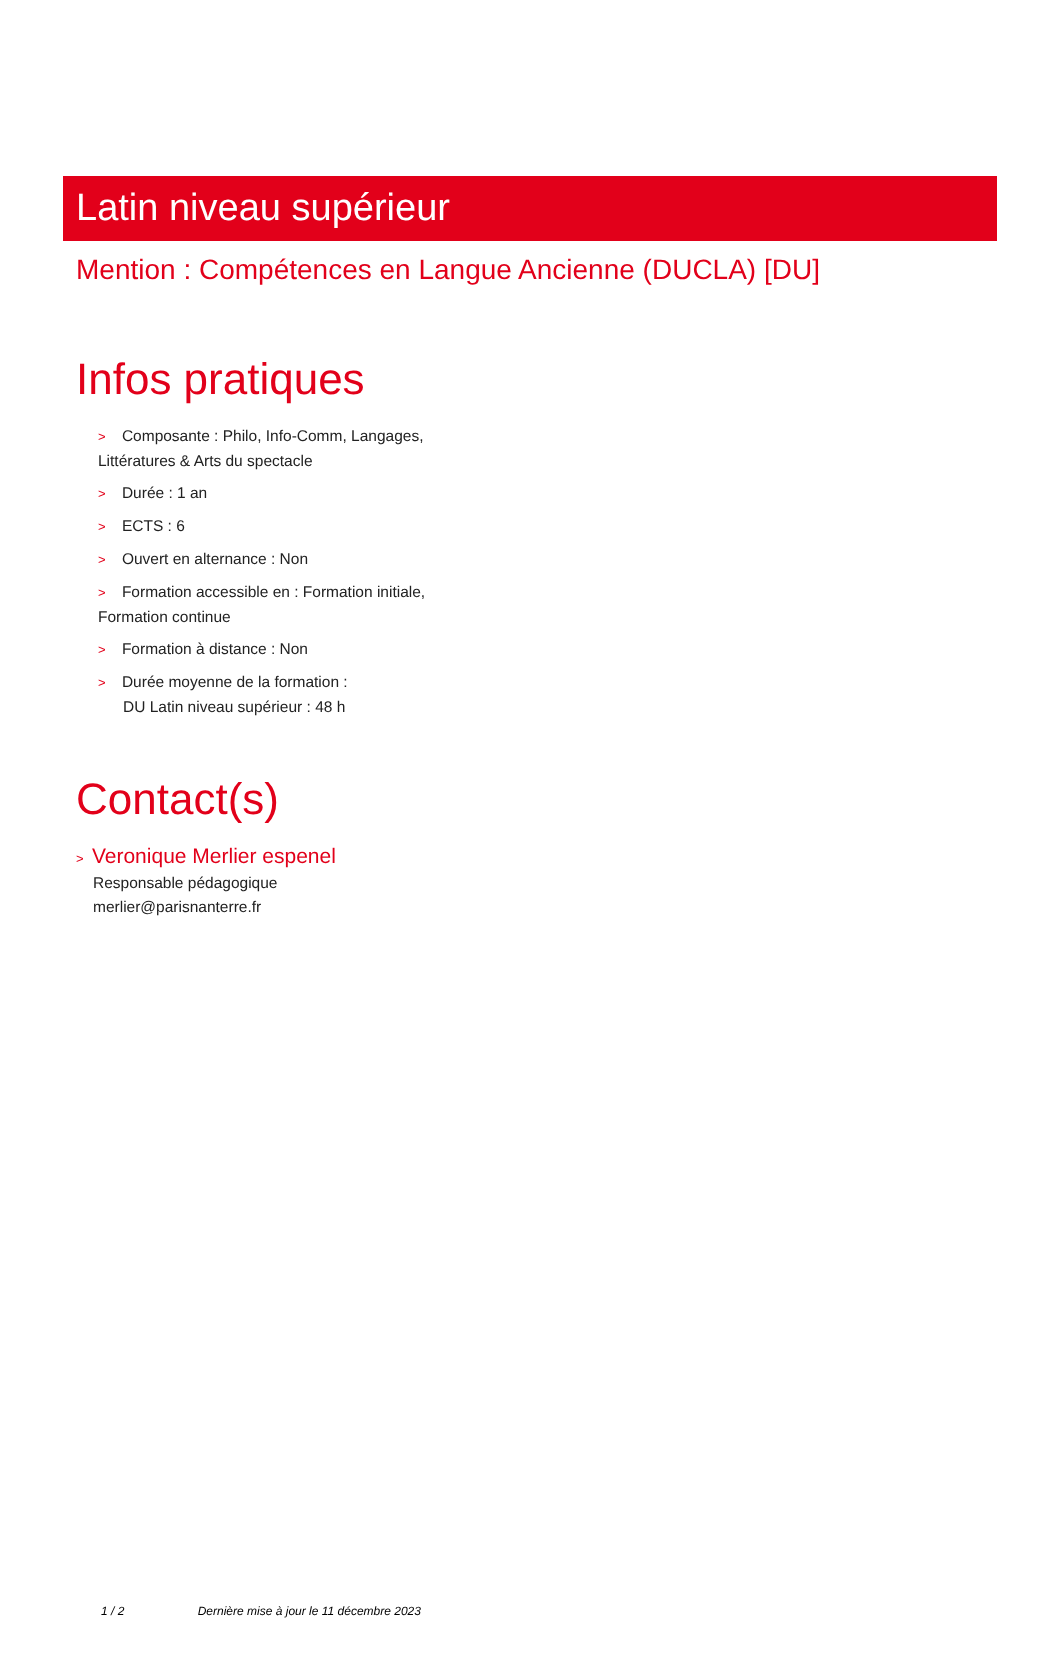Latin niveau supérieur
Mention : Compétences en Langue Ancienne (DUCLA) [DU]
Infos pratiques
> Composante : Philo, Info-Comm, Langages, Littératures & Arts du spectacle
> Durée : 1 an
> ECTS : 6
> Ouvert en alternance : Non
> Formation accessible en : Formation initiale, Formation continue
> Formation à distance : Non
> Durée moyenne de la formation :
DU Latin niveau supérieur : 48 h
Contact(s)
> Veronique Merlier espenel
Responsable pédagogique
merlier@parisnanterre.fr
1 / 2 Dernière mise à jour le 11 décembre 2023